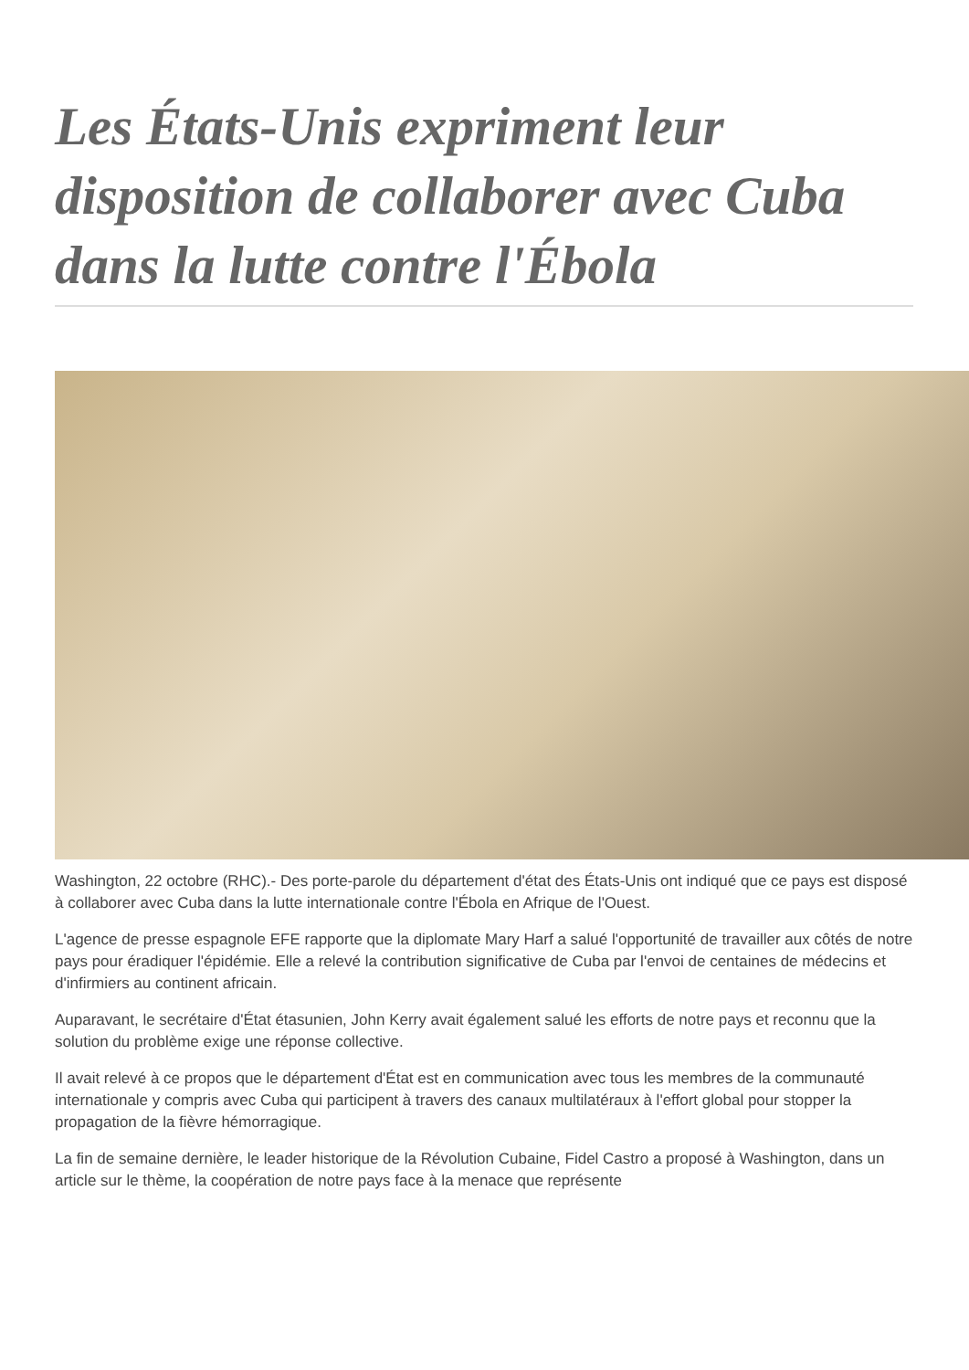Les États-Unis expriment leur disposition de collaborer avec Cuba dans la lutte contre l'Ébola
Washington, 22 octobre (RHC).- Des porte-parole du département d'état des États-Unis ont indiqué que ce pays est disposé à collaborer avec Cuba dans la lutte internationale contre l'Ébola en Afrique de l'Ouest.
L'agence de presse espagnole EFE rapporte que la diplomate Mary Harf a salué l'opportunité de travailler aux côtés de notre pays pour éradiquer l'épidémie. Elle a relevé la contribution significative de Cuba par l'envoi de centaines de médecins et d'infirmiers au continent africain.
Auparavant, le secrétaire d'État étasunien, John Kerry avait également salué les efforts de notre pays et reconnu que la solution du problème exige une réponse collective.
Il avait relevé à ce propos que le département d'État est en communication avec tous les membres de la communauté internationale y compris avec Cuba qui participent à travers des canaux multilatéraux à l'effort global pour stopper la propagation de la fièvre hémorragique.
La fin de semaine dernière, le leader historique de la Révolution Cubaine, Fidel Castro a proposé à Washington, dans un article sur le thème, la coopération de notre pays face à la menace que représente